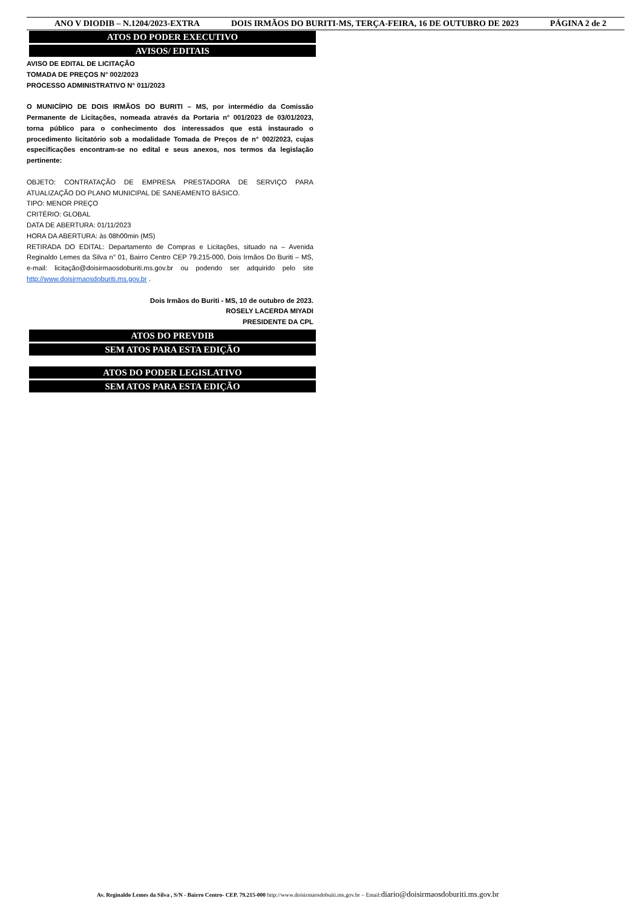ANO V DIODIB – N.1204/2023-EXTRA DOIS IRMÃOS DO BURITI-MS, TERÇA-FEIRA, 16 DE OUTUBRO DE 2023 PÁGINA 2 de 2
ATOS DO PODER EXECUTIVO
AVISOS/ EDITAIS
AVISO DE EDITAL DE LICITAÇÃO
TOMADA DE PREÇOS N° 002/2023
PROCESSO ADMINISTRATIVO N° 011/2023
O MUNICÍPIO DE DOIS IRMÃOS DO BURITI – MS, por intermédio da Comissão Permanente de Licitações, nomeada através da Portaria n° 001/2023 de 03/01/2023, torna público para o conhecimento dos interessados que está instaurado o procedimento licitatório sob a modalidade Tomada de Preços de n° 002/2023, cujas especificações encontram-se no edital e seus anexos, nos termos da legislação pertinente:
OBJETO: CONTRATAÇÃO DE EMPRESA PRESTADORA DE SERVIÇO PARA ATUALIZAÇÃO DO PLANO MUNICIPAL DE SANEAMENTO BÁSICO.
TIPO: MENOR PREÇO
CRITÉRIO: GLOBAL
DATA DE ABERTURA: 01/11/2023
HORA DA ABERTURA: às 08h00min (MS)
RETIRADA DO EDITAL: Departamento de Compras e Licitações, situado na – Avenida Reginaldo Lemes da Silva n° 01, Bairro Centro CEP 79.215-000, Dois Irmãos Do Buriti – MS, e-mail: licitação@doisirmaosdoburiti.ms.gov.br ou podendo ser adquirido pelo site http://www.doisirmaosdoburiti.ms.gov.br .
Dois Irmãos do Buriti - MS, 10 de outubro de 2023.
ROSELY LACERDA MIYADI
PRESIDENTE DA CPL
ATOS DO PREVDIB
SEM ATOS PARA ESTA EDIÇÃO
ATOS DO PODER LEGISLATIVO
SEM ATOS PARA ESTA EDIÇÃO
Av. Reginaldo Lemes da Silva , S/N - Bairro Centro- CEP. 79.215-000 http://www.doisirmaosdobuiti.ms.gov.br – Email:diario@doisirmaosdoburiti.ms.gov.br